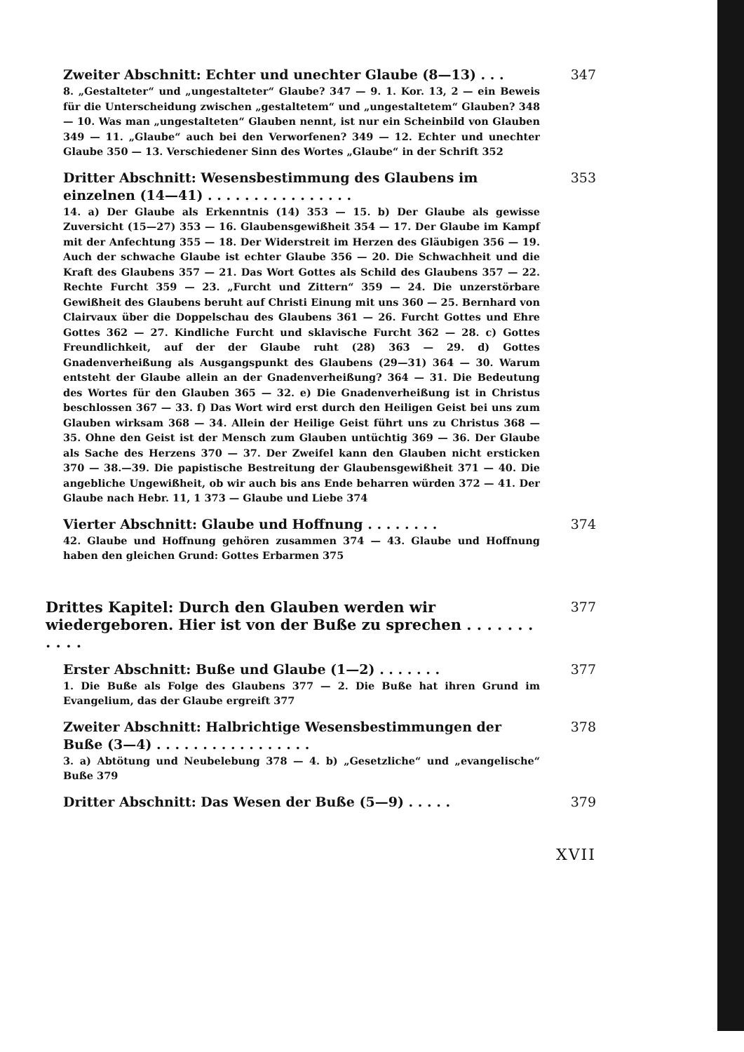Zweiter Abschnitt: Echter und unechter Glaube (8—13) . . .
347
8. „Gestalteter“ und „ungestalteter“ Glaube? 347 — 9. 1. Kor. 13, 2 — ein Beweis für die Unterscheidung zwischen „gestaltetem“ und „ungestaltetem“ Glauben? 348 — 10. Was man „ungestalteten“ Glauben nennt, ist nur ein Scheinbild von Glauben 349 — 11. „Glaube“ auch bei den Verworfenen? 349 — 12. Echter und unechter Glaube 350 — 13. Verschiedener Sinn des Wortes „Glaube“ in der Schrift 352
Dritter Abschnitt: Wesensbestimmung des Glaubens im einzelnen (14—41) . . . . . . . . . . . . . . . .
353
14. a) Der Glaube als Erkenntnis (14) 353 — 15. b) Der Glaube als gewisse Zuversicht (15—27) 353 — 16. Glaubensgewißheit 354 — 17. Der Glaube im Kampf mit der Anfechtung 355 — 18. Der Widerstreit im Herzen des Gläubigen 356 — 19. Auch der schwache Glaube ist echter Glaube 356 — 20. Die Schwachheit und die Kraft des Glaubens 357 — 21. Das Wort Gottes als Schild des Glaubens 357 — 22. Rechte Furcht 359 — 23. „Furcht und Zittern“ 359 — 24. Die unzerstörbare Gewißheit des Glaubens beruht auf Christi Einung mit uns 360 — 25. Bernhard von Clairvaux über die Doppelschau des Glaubens 361 — 26. Furcht Gottes und Ehre Gottes 362 — 27. Kindliche Furcht und sklavische Furcht 362 — 28. c) Gottes Freundlichkeit, auf der der Glaube ruht (28) 363 — 29. d) Gottes Gnadenverheißung als Ausgangspunkt des Glaubens (29—31) 364 — 30. Warum entsteht der Glaube allein an der Gnadenverheißung? 364 — 31. Die Bedeutung des Wortes für den Glauben 365 — 32. e) Die Gnadenverheißung ist in Christus beschlossen 367 — 33. f) Das Wort wird erst durch den Heiligen Geist bei uns zum Glauben wirksam 368 — 34. Allein der Heilige Geist führt uns zu Christus 368 — 35. Ohne den Geist ist der Mensch zum Glauben untüchtig 369 — 36. Der Glaube als Sache des Herzens 370 — 37. Der Zweifel kann den Glauben nicht ersticken 370 — 38.—39. Die papistische Bestreitung der Glaubensgewißheit 371 — 40. Die angebliche Ungewißheit, ob wir auch bis ans Ende beharren würden 372 — 41. Der Glaube nach Hebr. 11, 1 373 — Glaube und Liebe 374
Vierter Abschnitt: Glaube und Hoffnung . . . . . . . .
374
42. Glaube und Hoffnung gehören zusammen 374 — 43. Glaube und Hoffnung haben den gleichen Grund: Gottes Erbarmen 375
Drittes Kapitel: Durch den Glauben werden wir wiedergeboren. Hier ist von der Buße zu sprechen . . . . . . . . . . .
377
Erster Abschnitt: Buße und Glaube (1—2) . . . . . . .
377
1. Die Buße als Folge des Glaubens 377 — 2. Die Buße hat ihren Grund im Evangelium, das der Glaube ergreift 377
Zweiter Abschnitt: Halbrichtige Wesensbestimmungen der Buße (3—4) . . . . . . . . . . . . . . . . .
378
3. a) Abtötung und Neubelebung 378 — 4. b) „Gesetzliche“ und „evangelische“ Buße 379
Dritter Abschnitt: Das Wesen der Buße (5—9) . . . . .
379
XVII